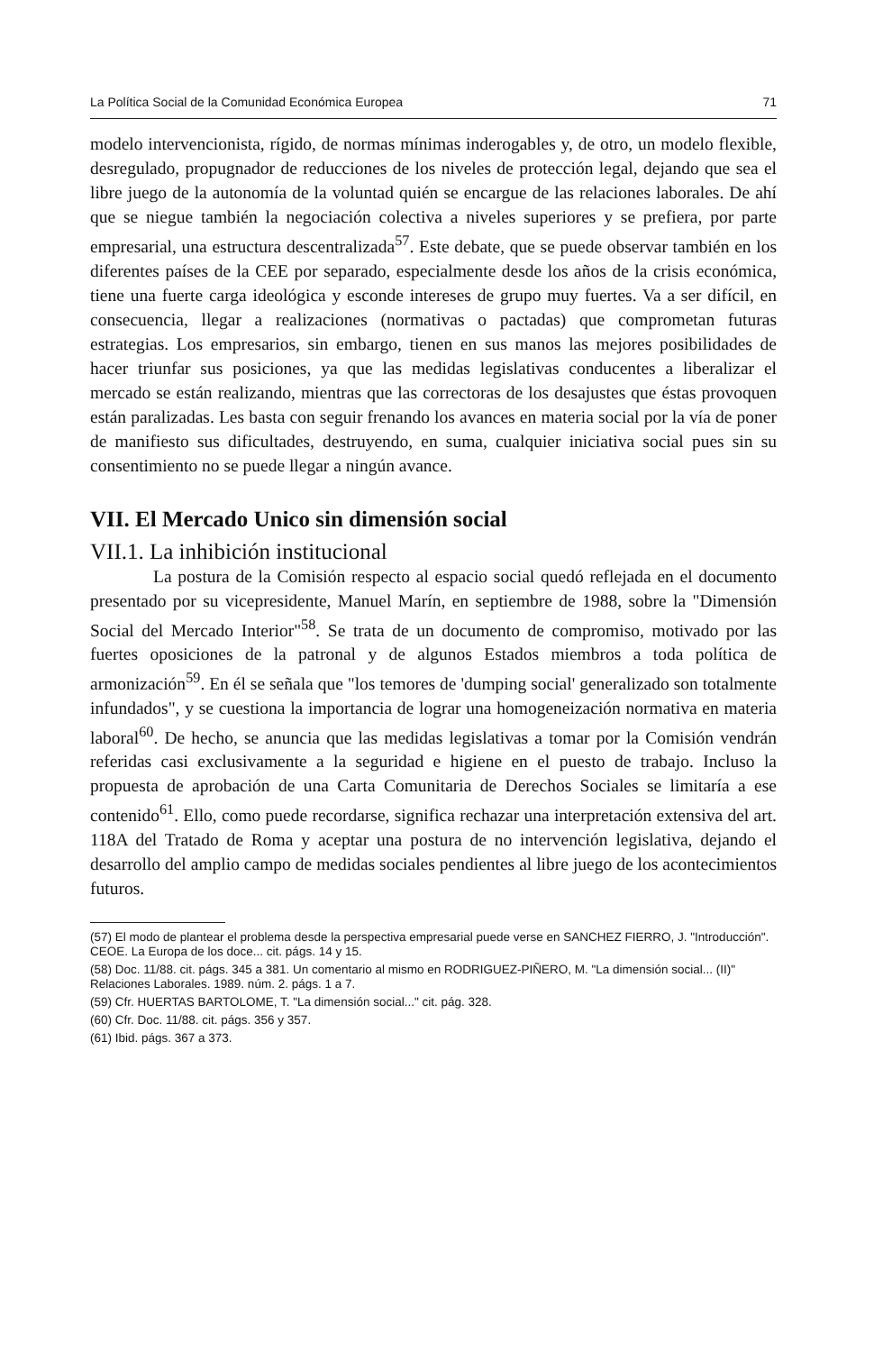La Política Social de la Comunidad Económica Europea 71
modelo intervencionista, rígido, de normas mínimas inderogables y, de otro, un modelo flexible, desregulado, propugnador de reducciones de los niveles de protección legal, dejando que sea el libre juego de la autonomía de la voluntad quién se encargue de las relaciones laborales. De ahí que se niegue también la negociación colectiva a niveles superiores y se prefiera, por parte empresarial, una estructura descentralizada<sup>57</sup>. Este debate, que se puede observar también en los diferentes países de la CEE por separado, especialmente desde los años de la crisis económica, tiene una fuerte carga ideológica y esconde intereses de grupo muy fuertes. Va a ser difícil, en consecuencia, llegar a realizaciones (normativas o pactadas) que comprometan futuras estrategias. Los empresarios, sin embargo, tienen en sus manos las mejores posibilidades de hacer triunfar sus posiciones, ya que las medidas legislativas conducentes a liberalizar el mercado se están realizando, mientras que las correctoras de los desajustes que éstas provoquen están paralizadas. Les basta con seguir frenando los avances en materia social por la vía de poner de manifiesto sus dificultades, destruyendo, en suma, cualquier iniciativa social pues sin su consentimiento no se puede llegar a ningún avance.
VII. El Mercado Unico sin dimensión social
VII.1. La inhibición institucional
La postura de la Comisión respecto al espacio social quedó reflejada en el documento presentado por su vicepresidente, Manuel Marín, en septiembre de 1988, sobre la "Dimensión Social del Mercado Interior"<sup>58</sup>. Se trata de un documento de compromiso, motivado por las fuertes oposiciones de la patronal y de algunos Estados miembros a toda política de armonización<sup>59</sup>. En él se señala que "los temores de 'dumping social' generalizado son totalmente infundados", y se cuestiona la importancia de lograr una homogeneización normativa en materia laboral<sup>60</sup>. De hecho, se anuncia que las medidas legislativas a tomar por la Comisión vendrán referidas casi exclusivamente a la seguridad e higiene en el puesto de trabajo. Incluso la propuesta de aprobación de una Carta Comunitaria de Derechos Sociales se limitaría a ese contenido<sup>61</sup>. Ello, como puede recordarse, significa rechazar una interpretación extensiva del art. 118A del Tratado de Roma y aceptar una postura de no intervención legislativa, dejando el desarrollo del amplio campo de medidas sociales pendientes al libre juego de los acontecimientos futuros.
(57) El modo de plantear el problema desde la perspectiva empresarial puede verse en SANCHEZ FIERRO, J. "Introducción". CEOE. La Europa de los doce... cit. págs. 14 y 15.
(58) Doc. 11/88. cit. págs. 345 a 381. Un comentario al mismo en RODRIGUEZ-PIÑERO, M. "La dimensión social... (II)" Relaciones Laborales. 1989. núm. 2. págs. 1 a 7.
(59) Cfr. HUERTAS BARTOLOME, T. "La dimensión social..." cit. pág. 328.
(60) Cfr. Doc. 11/88. cit. págs. 356 y 357.
(61) Ibid. págs. 367 a 373.